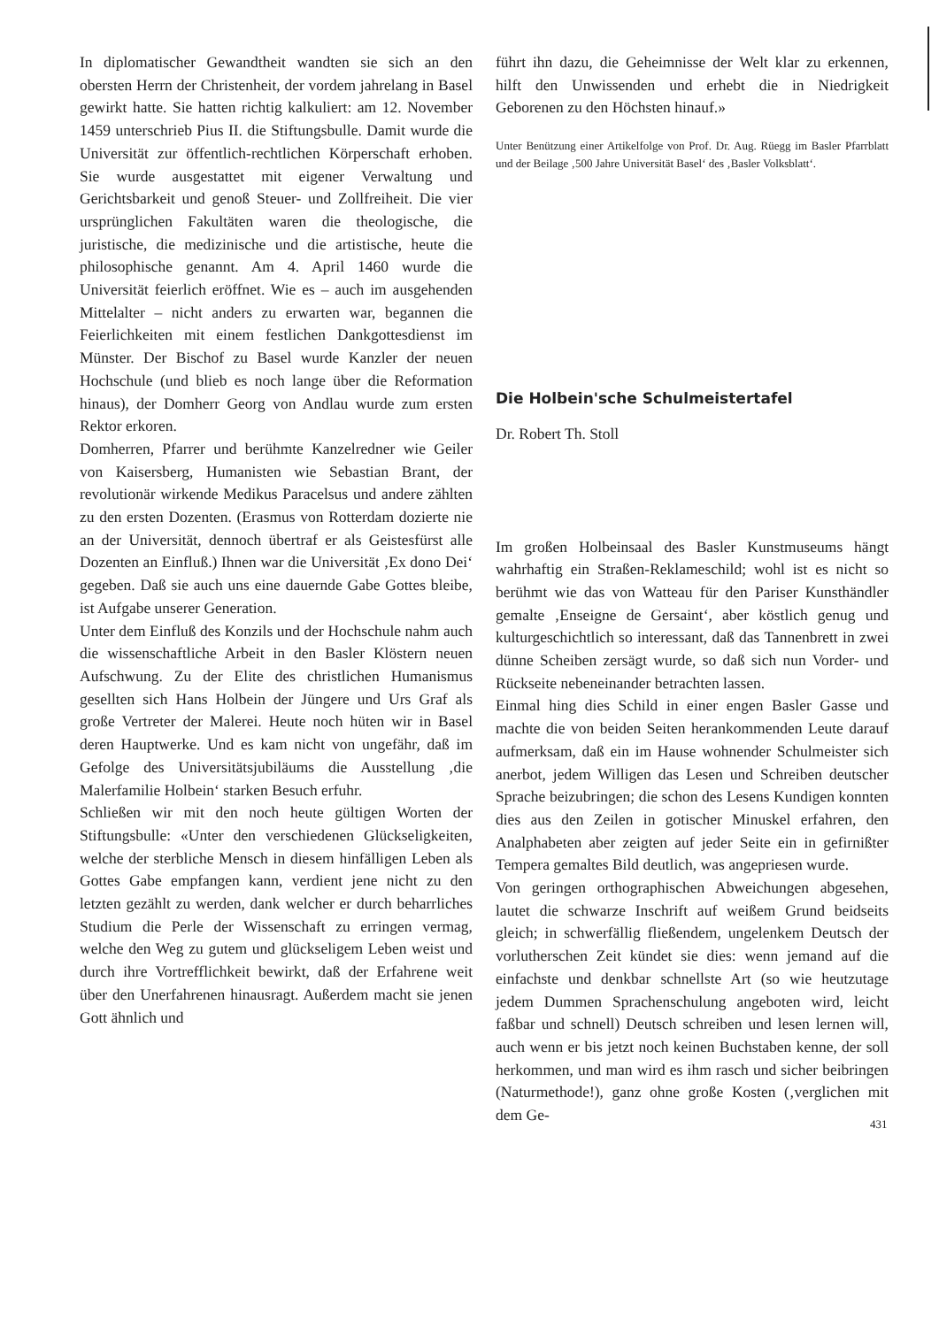In diplomatischer Gewandtheit wandten sie sich an den obersten Herrn der Christenheit, der vordem jahrelang in Basel gewirkt hatte. Sie hatten richtig kalkuliert: am 12. November 1459 unterschrieb Pius II. die Stiftungsbulle. Damit wurde die Universität zur öffentlich-rechtlichen Körperschaft erhoben. Sie wurde ausgestattet mit eigener Verwaltung und Gerichtsbarkeit und genoß Steuer- und Zollfreiheit. Die vier ursprünglichen Fakultäten waren die theologische, die juristische, die medizinische und die artistische, heute die philosophische genannt. Am 4. April 1460 wurde die Universität feierlich eröffnet. Wie es – auch im ausgehenden Mittelalter – nicht anders zu erwarten war, begannen die Feierlichkeiten mit einem festlichen Dankgottesdienst im Münster. Der Bischof zu Basel wurde Kanzler der neuen Hochschule (und blieb es noch lange über die Reformation hinaus), der Domherr Georg von Andlau wurde zum ersten Rektor erkoren.
Domherren, Pfarrer und berühmte Kanzelredner wie Geiler von Kaisersberg, Humanisten wie Sebastian Brant, der revolutionär wirkende Medikus Paracelsus und andere zählten zu den ersten Dozenten. (Erasmus von Rotterdam dozierte nie an der Universität, dennoch übertraf er als Geistesfürst alle Dozenten an Einfluß.) Ihnen war die Universität ‚Ex dono Dei‘ gegeben. Daß sie auch uns eine dauernde Gabe Gottes bleibe, ist Aufgabe unserer Generation.
Unter dem Einfluß des Konzils und der Hochschule nahm auch die wissenschaftliche Arbeit in den Basler Klöstern neuen Aufschwung. Zu der Elite des christlichen Humanismus gesellten sich Hans Holbein der Jüngere und Urs Graf als große Vertreter der Malerei. Heute noch hüten wir in Basel deren Hauptwerke. Und es kam nicht von ungefähr, daß im Gefolge des Universitätsjubiläums die Ausstellung ‚die Malerfamilie Holbein‘ starken Besuch erfuhr.
Schließen wir mit den noch heute gültigen Worten der Stiftungsbulle: «Unter den verschiedenen Glückseligkeiten, welche der sterbliche Mensch in diesem hinfälligen Leben als Gottes Gabe empfangen kann, verdient jene nicht zu den letzten gezählt zu werden, dank welcher er durch beharrliches Studium die Perle der Wissenschaft zu erringen vermag, welche den Weg zu gutem und glückseligem Leben weist und durch ihre Vortrefflichkeit bewirkt, daß der Erfahrene weit über den Unerfahrenen hinausragt. Außerdem macht sie jenen Gott ähnlich und
führt ihn dazu, die Geheimnisse der Welt klar zu erkennen, hilft den Unwissenden und erhebt die in Niedrigkeit Geborenen zu den Höchsten hinauf.»
Unter Benützung einer Artikelfolge von Prof. Dr. Aug. Rüegg im Basler Pfarrblatt und der Beilage ‚500 Jahre Universität Basel‘ des ‚Basler Volksblatt‘.
Die Holbein'sche Schulmeistertafel
Dr. Robert Th. Stoll
Im großen Holbeinsaal des Basler Kunstmuseums hängt wahrhaftig ein Straßen-Reklameschild; wohl ist es nicht so berühmt wie das von Watteau für den Pariser Kunsthändler gemalte ‚Enseigne de Gersaint‘, aber köstlich genug und kulturgeschichtlich so interessant, daß das Tannenbrett in zwei dünne Scheiben zersägt wurde, so daß sich nun Vorder- und Rückseite nebeneinander betrachten lassen.
Einmal hing dies Schild in einer engen Basler Gasse und machte die von beiden Seiten herankommenden Leute darauf aufmerksam, daß ein im Hause wohnender Schulmeister sich anerbot, jedem Willigen das Lesen und Schreiben deutscher Sprache beizubringen; die schon des Lesens Kundigen konnten dies aus den Zeilen in gotischer Minuskel erfahren, den Analphabeten aber zeigten auf jeder Seite ein in gefirnißter Tempera gemaltes Bild deutlich, was angepriesen wurde.
Von geringen orthographischen Abweichungen abgesehen, lautet die schwarze Inschrift auf weißem Grund beidseits gleich; in schwerfällig fließendem, ungelenkem Deutsch der vorlutherschen Zeit kündet sie dies: wenn jemand auf die einfachste und denkbar schnellste Art (so wie heutzutage jedem Dummen Sprachenschulung angeboten wird, leicht faßbar und schnell) Deutsch schreiben und lesen lernen will, auch wenn er bis jetzt noch keinen Buchstaben kenne, der soll herkommen, und man wird es ihm rasch und sicher beibringen (Naturmethode!), ganz ohne große Kosten (‚verglichen mit dem Ge-
431